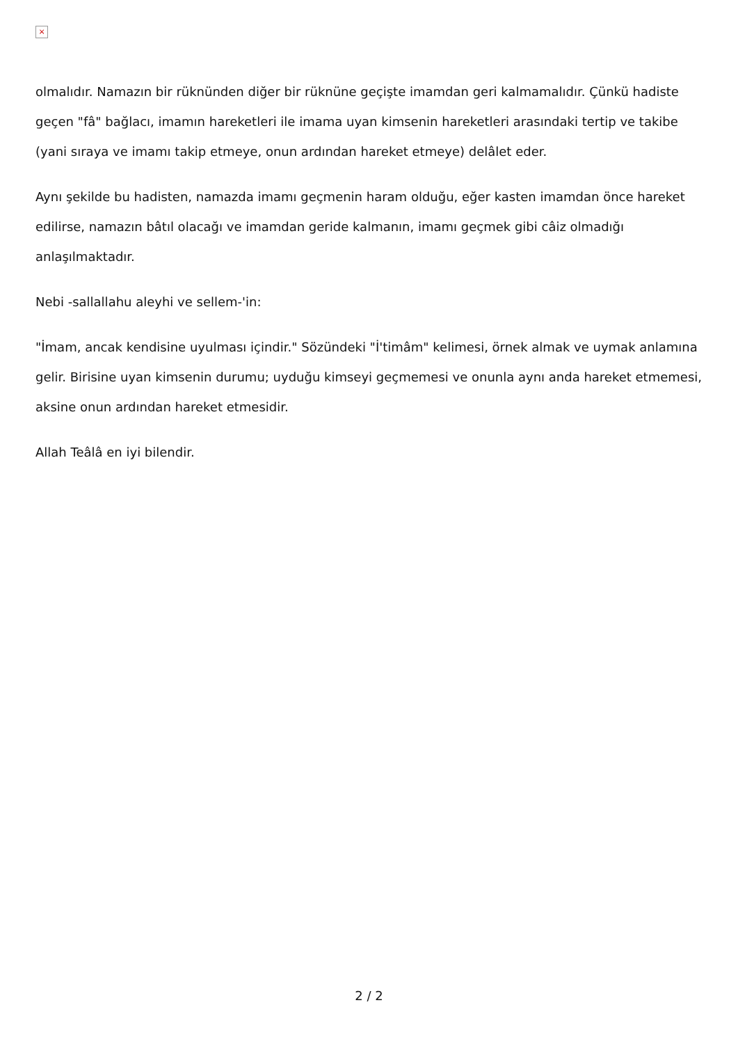×
olmalıdır. Namazın bir rüknünden diğer bir rüknüne geçişte imamdan geri kalmamalıdır. Çünkü hadiste geçen "fâ" bağlacı, imamın hareketleri ile imama uyan kimsenin hareketleri arasındaki tertip ve takibe (yani sıraya ve imamı takip etmeye, onun ardından hareket etmeye) delâlet eder.
Aynı şekilde bu hadisten, namazda imamı geçmenin haram olduğu, eğer kasten imamdan önce hareket edilirse, namazın bâtıl olacağı ve imamdan geride kalmanın, imamı geçmek gibi câiz olmadığı anlaşılmaktadır.
Nebi -sallallahu aleyhi ve sellem-'in:
"İmam, ancak kendisine uyulması içindir." Sözündeki "İ'timâm" kelimesi, örnek almak ve uymak anlamına gelir. Birisine uyan kimsenin durumu; uyduğu kimseyi geçmemesi ve onunla aynı anda hareket etmemesi, aksine onun ardından hareket etmesidir.
Allah Teâlâ en iyi bilendir.
2 / 2